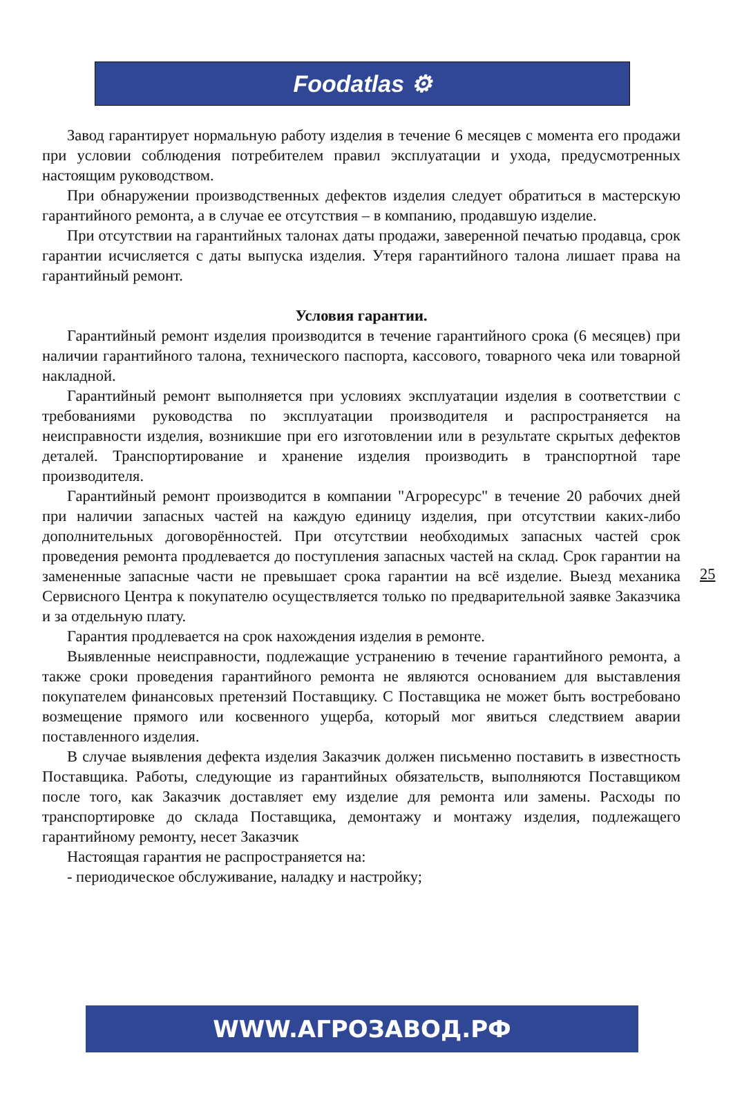Foodatlas ⚙
Завод гарантирует нормальную работу изделия в течение 6 месяцев с момента его продажи при условии соблюдения потребителем правил эксплуатации и ухода, предусмотренных настоящим руководством.
При обнаружении производственных дефектов изделия следует обратиться в мастерскую гарантийного ремонта, а в случае ее отсутствия – в компанию, продавшую изделие.
При отсутствии на гарантийных талонах даты продажи, заверенной печатью продавца, срок гарантии исчисляется с даты выпуска изделия. Утеря гарантийного талона лишает права на гарантийный ремонт.
Условия гарантии.
Гарантийный ремонт изделия производится в течение гарантийного срока (6 месяцев) при наличии гарантийного талона, технического паспорта, кассового, товарного чека или товарной накладной.
Гарантийный ремонт выполняется при условиях эксплуатации изделия в соответствии с требованиями руководства по эксплуатации производителя и распространяется на неисправности изделия, возникшие при его изготовлении или в результате скрытых дефектов деталей. Транспортирование и хранение изделия производить в транспортной таре производителя.
Гарантийный ремонт производится в компании "Агроресурс" в течение 20 рабочих дней при наличии запасных частей на каждую единицу изделия, при отсутствии каких-либо дополнительных договорённостей. При отсутствии необходимых запасных частей срок проведения ремонта продлевается до поступления запасных частей на склад. Срок гарантии на замененные запасные части не превышает срока гарантии на всё изделие. Выезд механика Сервисного Центра к покупателю осуществляется только по предварительной заявке Заказчика и за отдельную плату.
Гарантия продлевается на срок нахождения изделия в ремонте.
Выявленные неисправности, подлежащие устранению в течение гарантийного ремонта, а также сроки проведения гарантийного ремонта не являются основанием для выставления покупателем финансовых претензий Поставщику. С Поставщика не может быть востребовано возмещение прямого или косвенного ущерба, который мог явиться следствием аварии поставленного изделия.
В случае выявления дефекта изделия Заказчик должен письменно поставить в известность Поставщика. Работы, следующие из гарантийных обязательств, выполняются Поставщиком после того, как Заказчик доставляет ему изделие для ремонта или замены. Расходы по транспортировке до склада Поставщика, демонтажу и монтажу изделия, подлежащего гарантийному ремонту, несет Заказчик
Настоящая гарантия не распространяется на:
- периодическое обслуживание, наладку и настройку;
25
WWW.АГРОЗАВОД.РФ